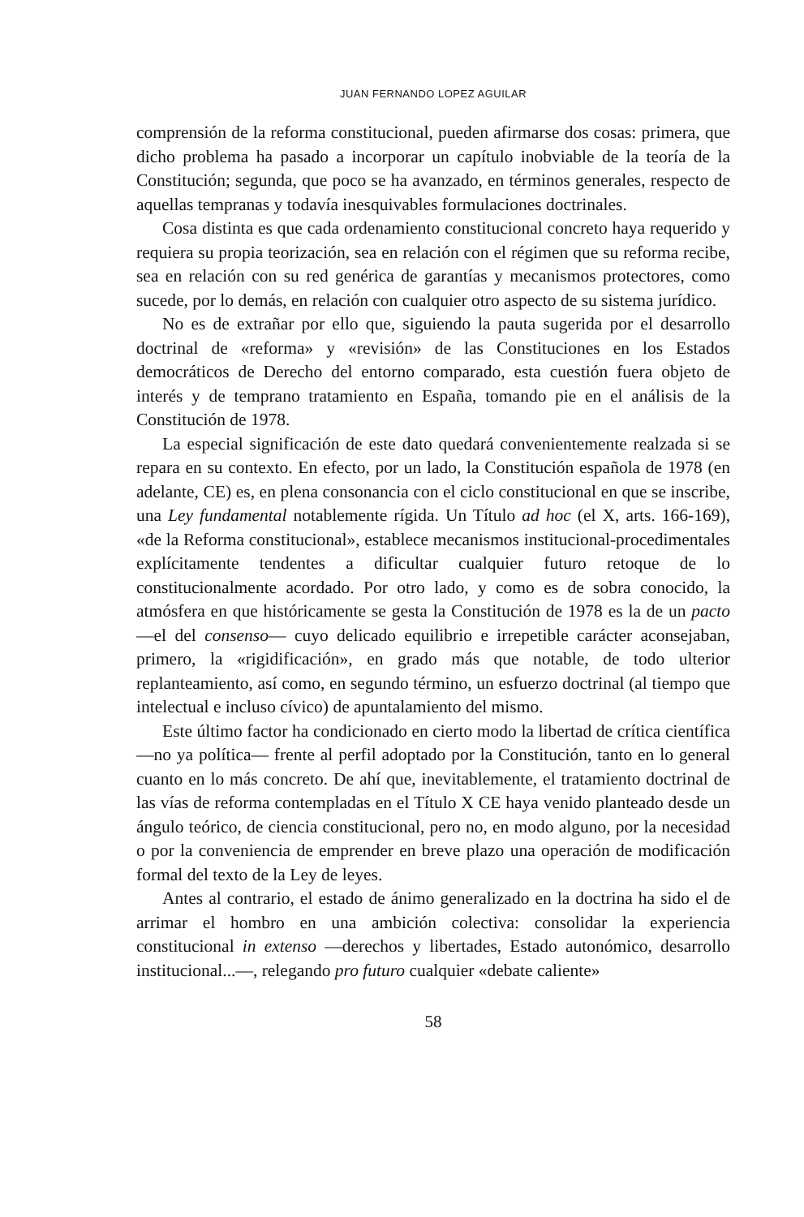JUAN FERNANDO LOPEZ AGUILAR
comprensión de la reforma constitucional, pueden afirmarse dos cosas: primera, que dicho problema ha pasado a incorporar un capítulo inobviable de la teoría de la Constitución; segunda, que poco se ha avanzado, en términos generales, respecto de aquellas tempranas y todavía inesquivables formulaciones doctrinales.
Cosa distinta es que cada ordenamiento constitucional concreto haya requerido y requiera su propia teorización, sea en relación con el régimen que su reforma recibe, sea en relación con su red genérica de garantías y mecanismos protectores, como sucede, por lo demás, en relación con cualquier otro aspecto de su sistema jurídico.
No es de extrañar por ello que, siguiendo la pauta sugerida por el desarrollo doctrinal de «reforma» y «revisión» de las Constituciones en los Estados democráticos de Derecho del entorno comparado, esta cuestión fuera objeto de interés y de temprano tratamiento en España, tomando pie en el análisis de la Constitución de 1978.
La especial significación de este dato quedará convenientemente realzada si se repara en su contexto. En efecto, por un lado, la Constitución española de 1978 (en adelante, CE) es, en plena consonancia con el ciclo constitucional en que se inscribe, una Ley fundamental notablemente rígida. Un Título ad hoc (el X, arts. 166-169), «de la Reforma constitucional», establece mecanismos institucional-procedimentales explícitamente tendentes a dificultar cualquier futuro retoque de lo constitucionalmente acordado. Por otro lado, y como es de sobra conocido, la atmósfera en que históricamente se gesta la Constitución de 1978 es la de un pacto —el del consenso— cuyo delicado equilibrio e irrepetible carácter aconsejaban, primero, la «rigidificación», en grado más que notable, de todo ulterior replanteamiento, así como, en segundo término, un esfuerzo doctrinal (al tiempo que intelectual e incluso cívico) de apuntalamiento del mismo.
Este último factor ha condicionado en cierto modo la libertad de crítica científica —no ya política— frente al perfil adoptado por la Constitución, tanto en lo general cuanto en lo más concreto. De ahí que, inevitablemente, el tratamiento doctrinal de las vías de reforma contempladas en el Título X CE haya venido planteado desde un ángulo teórico, de ciencia constitucional, pero no, en modo alguno, por la necesidad o por la conveniencia de emprender en breve plazo una operación de modificación formal del texto de la Ley de leyes.
Antes al contrario, el estado de ánimo generalizado en la doctrina ha sido el de arrimar el hombro en una ambición colectiva: consolidar la experiencia constitucional in extenso —derechos y libertades, Estado autonómico, desarrollo institucional...—, relegando pro futuro cualquier «debate caliente»
58